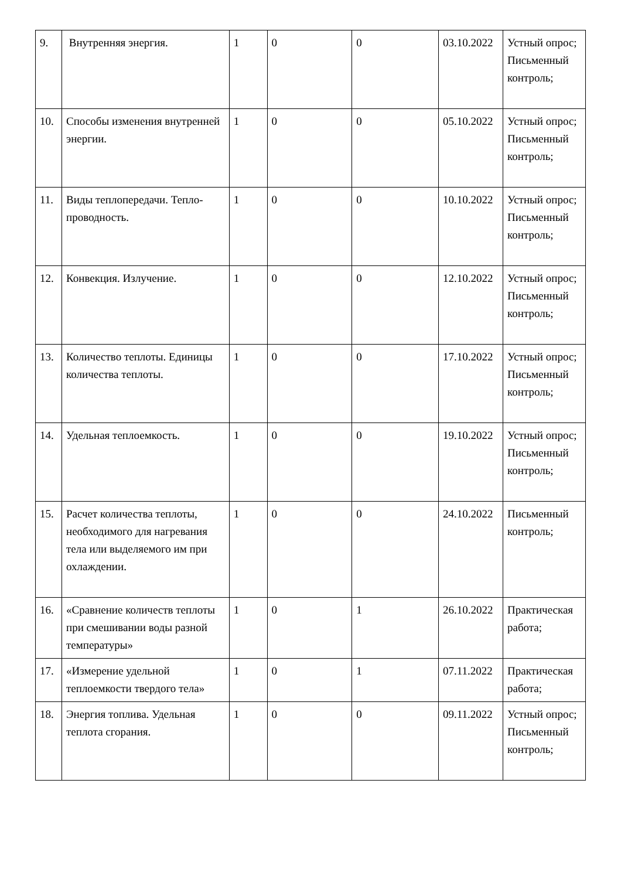| 9. | Внутренняя энергия. | 1 | 0 | 0 | 03.10.2022 | Устный опрос; Письменный контроль; |
| 10. | Способы изменения внутренней энергии. | 1 | 0 | 0 | 05.10.2022 | Устный опрос; Письменный контроль; |
| 11. | Виды теплопередачи. Тепло-проводность. | 1 | 0 | 0 | 10.10.2022 | Устный опрос; Письменный контроль; |
| 12. | Конвекция. Излучение. | 1 | 0 | 0 | 12.10.2022 | Устный опрос; Письменный контроль; |
| 13. | Количество теплоты. Единицы количества теплоты. | 1 | 0 | 0 | 17.10.2022 | Устный опрос; Письменный контроль; |
| 14. | Удельная теплоемкость. | 1 | 0 | 0 | 19.10.2022 | Устный опрос; Письменный контроль; |
| 15. | Расчет количества теплоты, необходимого для нагревания тела или выделяемого им при охлаждении. | 1 | 0 | 0 | 24.10.2022 | Письменный контроль; |
| 16. | «Сравнение количеств теплоты при смешивании воды разной температуры» | 1 | 0 | 1 | 26.10.2022 | Практическая работа; |
| 17. | «Измерение удельной теплоемкости твердого тела» | 1 | 0 | 1 | 07.11.2022 | Практическая работа; |
| 18. | Энергия топлива. Удельная теплота сгорания. | 1 | 0 | 0 | 09.11.2022 | Устный опрос; Письменный контроль; |